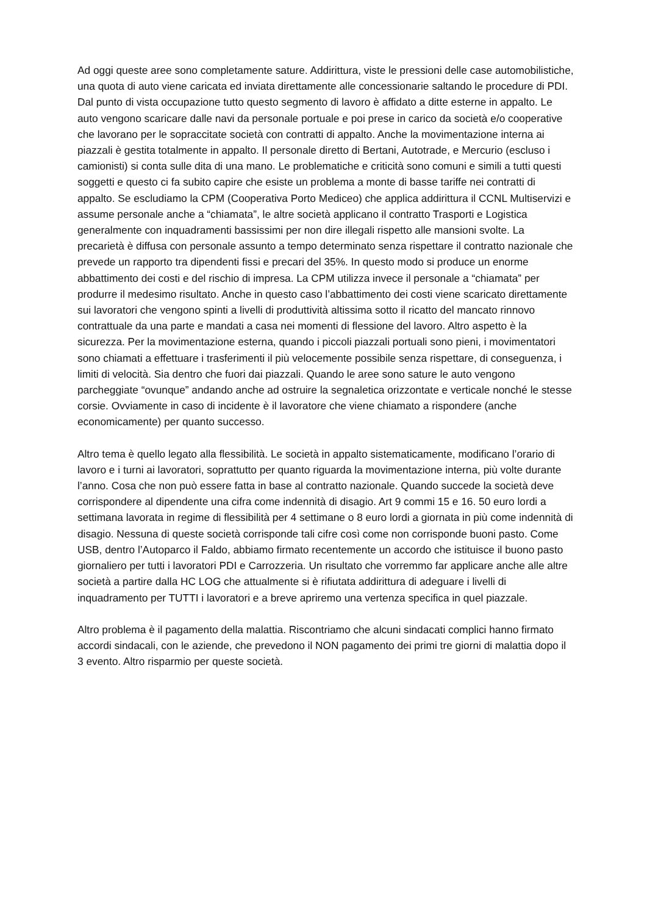Ad oggi queste aree sono completamente sature. Addirittura, viste le pressioni delle case automobilistiche, una quota di auto viene caricata ed inviata direttamente alle concessionarie saltando le procedure di PDI.
Dal punto di vista occupazione tutto questo segmento di lavoro è affidato a ditte esterne in appalto. Le auto vengono scaricare dalle navi da personale portuale e poi prese in carico da società e/o cooperative che lavorano per le sopraccitate società con contratti di appalto. Anche la movimentazione interna ai piazzali è gestita totalmente in appalto. Il personale diretto di Bertani, Autotrade, e Mercurio (escluso i camionisti) si conta sulle dita di una mano. Le problematiche e criticità sono comuni e simili a tutti questi soggetti e questo ci fa subito capire che esiste un problema a monte di basse tariffe nei contratti di appalto. Se escludiamo la CPM (Cooperativa Porto Mediceo) che applica addirittura il CCNL Multiservizi e assume personale anche a “chiamata”, le altre società applicano il contratto Trasporti e Logistica generalmente con inquadramenti bassissimi per non dire illegali rispetto alle mansioni svolte. La precarietà è diffusa con personale assunto a tempo determinato senza rispettare il contratto nazionale che prevede un rapporto tra dipendenti fissi e precari del 35%. In questo modo si produce un enorme abbattimento dei costi e del rischio di impresa. La CPM utilizza invece il personale a “chiamata” per produrre il medesimo risultato. Anche in questo caso l’abbattimento dei costi viene scaricato direttamente sui lavoratori che vengono spinti a livelli di produttività altissima sotto il ricatto del mancato rinnovo contrattuale da una parte e mandati a casa nei momenti di flessione del lavoro. Altro aspetto è la sicurezza. Per la movimentazione esterna, quando i piccoli piazzali portuali sono pieni, i movimentatori sono chiamati a effettuare i trasferimenti il più velocemente possibile senza rispettare, di conseguenza, i limiti di velocità. Sia dentro che fuori dai piazzali. Quando le aree sono sature le auto vengono parcheggiate “ovunque” andando anche ad ostruire la segnaletica orizzontate e verticale nonché le stesse corsie. Ovviamente in caso di incidente è il lavoratore che viene chiamato a rispondere (anche economicamente) per quanto successo.
Altro tema è quello legato alla flessibilità. Le società in appalto sistematicamente, modificano l’orario di lavoro e i turni ai lavoratori, soprattutto per quanto riguarda la movimentazione interna, più volte durante l’anno. Cosa che non può essere fatta in base al contratto nazionale. Quando succede la società deve corrispondere al dipendente una cifra come indennità di disagio. Art 9 commi 15 e 16. 50 euro lordi a settimana lavorata in regime di flessibilità per 4 settimane o 8 euro lordi a giornata in più come indennità di disagio. Nessuna di queste società corrisponde tali cifre così come non corrisponde buoni pasto. Come USB, dentro l’Autoparco il Faldo, abbiamo firmato recentemente un accordo che istituisce il buono pasto giornaliero per tutti i lavoratori PDI e Carrozzeria. Un risultato che vorremmo far applicare anche alle altre società a partire dalla HC LOG che attualmente si è rifiutata addirittura di adeguare i livelli di inquadramento per TUTTI i lavoratori e a breve apriremo una vertenza specifica in quel piazzale.
Altro problema è il pagamento della malattia. Riscontriamo che alcuni sindacati complici hanno firmato accordi sindacali, con le aziende, che prevedono il NON pagamento dei primi tre giorni di malattia dopo il 3 evento. Altro risparmio per queste società.